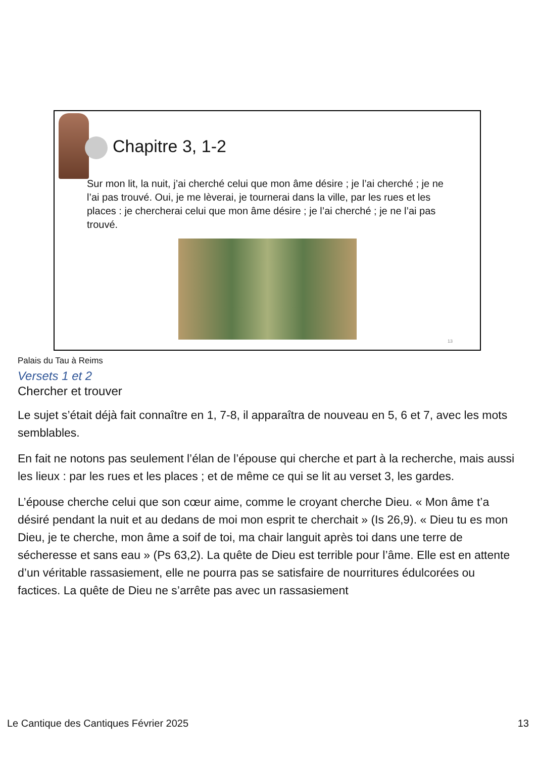Chapitre 3, 1-2
Sur mon lit, la nuit, j’ai cherché celui que mon âme désire ; je l’ai cherché ; je ne l’ai pas trouvé. Oui, je me lèverai, je tournerai dans la ville, par les rues et les places : je chercherai celui que mon âme désire ; je l’ai cherché ; je ne l’ai pas trouvé.
13
Palais du Tau à Reims
Versets 1 et 2
Chercher et trouver
Le sujet s’était déjà fait connaître en 1, 7-8, il apparaîtra de nouveau en 5, 6 et 7, avec les mots semblables.
En fait ne notons pas seulement l’élan de l’épouse qui cherche et part à la recherche, mais aussi les lieux : par les rues et les places ; et de même ce qui se lit au verset 3, les gardes.
L’épouse cherche celui que son cœur aime, comme le croyant cherche Dieu. « Mon âme t’a désiré pendant la nuit et au dedans de moi mon esprit te cherchait » (Is 26,9). « Dieu tu es mon Dieu, je te cherche, mon âme a soif de toi, ma chair languit après toi dans une terre de sécheresse et sans eau » (Ps 63,2). La quête de Dieu est terrible pour l’âme. Elle est en attente d’un véritable rassasiement, elle ne pourra pas se satisfaire de nourritures édulcorées ou factices. La quête de Dieu ne s’arrête pas avec un rassasiement
Le Cantique des Cantiques Février 2025 13